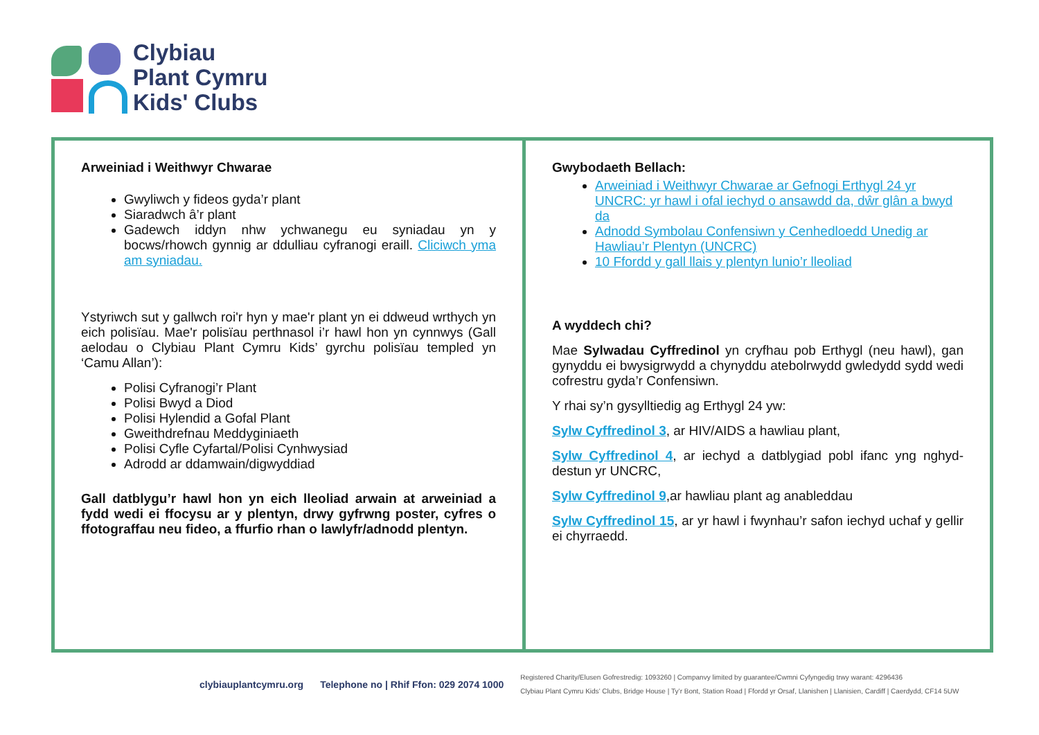Clybiau
Plant Cymru
Kids' Clubs
Arweiniad i Weithwyr Chwarae
Gwyliwch y fideos gyda’r plant
Siaradwch â’r plant
Gadewch iddyn nhw ychwanegu eu syniadau yn y bocws/rhowch gynnig ar ddulliau cyfranogi eraill. Cliciwch yma am syniadau.
Ystyriwch sut y gallwch roi'r hyn y mae'r plant yn ei ddweud wrthych yn eich polisïau. Mae'r polisïau perthnasol i’r hawl hon yn cynnwys (Gall aelodau o Clybiau Plant Cymru Kids’ gyrchu polisïau templed yn ‘Camu Allan’):
Polisi Cyfranogi’r Plant
Polisi Bwyd a Diod
Polisi Hylendid a Gofal Plant
Gweithdrefnau Meddyginiaeth
Polisi Cyfle Cyfartal/Polisi Cynhwysiad
Adrodd ar ddamwain/digwyddiad
Gall datblygu’r hawl hon yn eich lleoliad arwain at arweiniad a fydd wedi ei ffocysu ar y plentyn, drwy gyfrwng poster, cyfres o ffotograffau neu fideo, a ffurfio rhan o lawlyfr/adnodd plentyn.
Gwybodaeth Bellach:
Arweiniad i Weithwyr Chwarae ar Gefnogi Erthygl 24 yr UNCRC: yr hawl i ofal iechyd o ansawdd da, dŵr glân a bwyd da
Adnodd Symbolau Confensiwn y Cenhedloedd Unedig ar Hawliau’r Plentyn (UNCRC)
10 Ffordd y gall llais y plentyn lunio’r lleoliad
A wyddech chi?
Mae Sylwadau Cyffredinol yn cryfhau pob Erthygl (neu hawl), gan gynyddu ei bwysigrwydd a chynyddu atebolrwydd gwledydd sydd wedi cofrestru gyda’r Confensiwn.
Y rhai sy’n gysylltiedig ag Erthygl 24 yw:
Sylw Cyffredinol 3, ar HIV/AIDS a hawliau plant,
Sylw Cyffredinol 4, ar iechyd a datblygiad pobl ifanc yng nghyd-destun yr UNCRC,
Sylw Cyffredinol 9,ar hawliau plant ag anableddau
Sylw Cyffredinol 15, ar yr hawl i fwynhau’r safon iechyd uchaf y gellir ei chyrraedd.
clybiauplantcymru.org Telephone no | Rhif Ffon: 029 2074 1000
Registered Charity/Elusen Gofrestredig: 1093260 | Companvy limited by guarantee/Cwmni Cyfyngedig trwy warant: 4296436
Clybiau Plant Cymru Kids’ Clubs, Bridge House | Ty’r Bont, Station Road | Ffordd yr Orsaf, Llanishen | Llanisien, Cardiff | Caerdydd, CF14 5UW